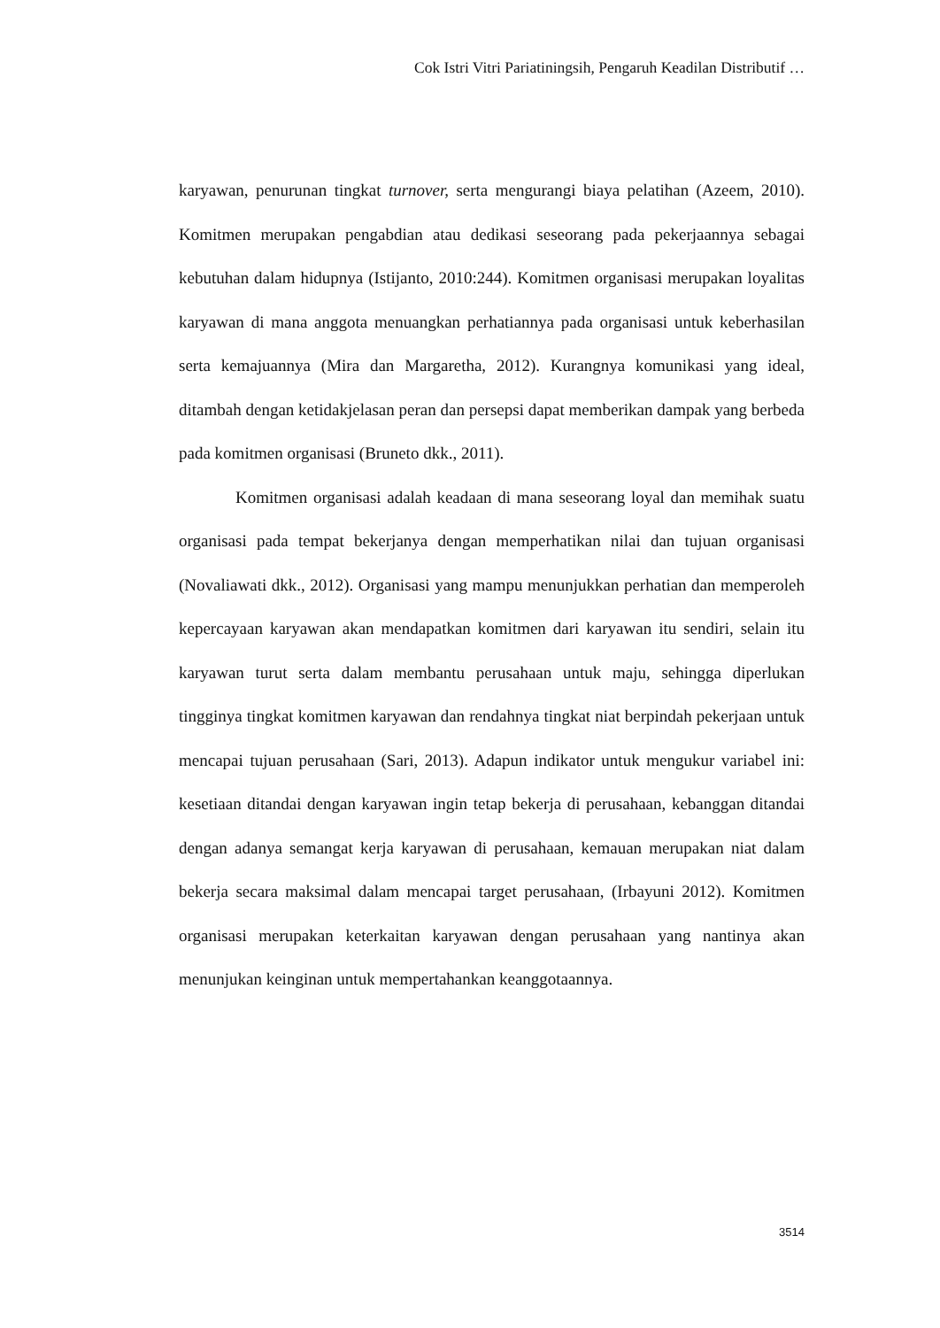Cok Istri Vitri Pariatiningsih, Pengaruh Keadilan Distributif …
karyawan, penurunan tingkat turnover, serta mengurangi biaya pelatihan (Azeem, 2010). Komitmen merupakan pengabdian atau dedikasi seseorang pada pekerjaannya sebagai kebutuhan dalam hidupnya (Istijanto, 2010:244). Komitmen organisasi merupakan loyalitas karyawan di mana anggota menuangkan perhatiannya pada organisasi untuk keberhasilan serta kemajuannya (Mira dan Margaretha, 2012). Kurangnya komunikasi yang ideal, ditambah dengan ketidakjelasan peran dan persepsi dapat memberikan dampak yang berbeda pada komitmen organisasi (Bruneto dkk., 2011).
Komitmen organisasi adalah keadaan di mana seseorang loyal dan memihak suatu organisasi pada tempat bekerjanya dengan memperhatikan nilai dan tujuan organisasi (Novaliawati dkk., 2012). Organisasi yang mampu menunjukkan perhatian dan memperoleh kepercayaan karyawan akan mendapatkan komitmen dari karyawan itu sendiri, selain itu karyawan turut serta dalam membantu perusahaan untuk maju, sehingga diperlukan tingginya tingkat komitmen karyawan dan rendahnya tingkat niat berpindah pekerjaan untuk mencapai tujuan perusahaan (Sari, 2013). Adapun indikator untuk mengukur variabel ini: kesetiaan ditandai dengan karyawan ingin tetap bekerja di perusahaan, kebanggan ditandai dengan adanya semangat kerja karyawan di perusahaan, kemauan merupakan niat dalam bekerja secara maksimal dalam mencapai target perusahaan, (Irbayuni 2012). Komitmen organisasi merupakan keterkaitan karyawan dengan perusahaan yang nantinya akan menunjukan keinginan untuk mempertahankan keanggotaannya.
3514